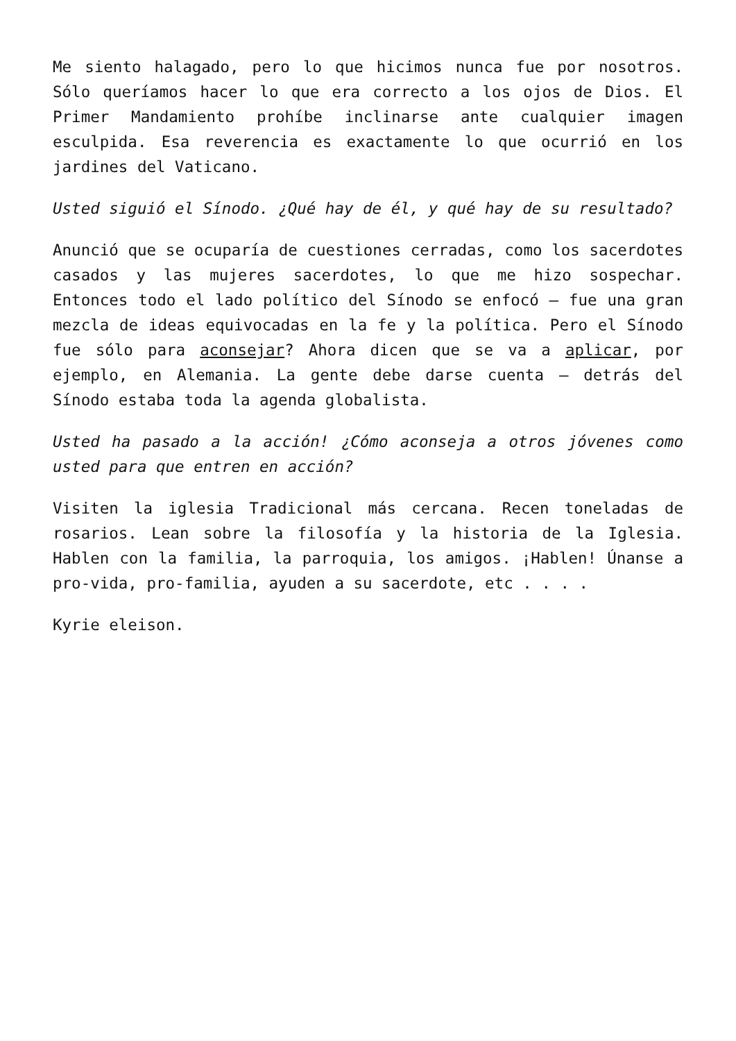Me siento halagado, pero lo que hicimos nunca fue por nosotros. Sólo queríamos hacer lo que era correcto a los ojos de Dios. El Primer Mandamiento prohíbe inclinarse ante cualquier imagen esculpida. Esa reverencia es exactamente lo que ocurrió en los jardines del Vaticano.
Usted siguió el Sínodo. ¿Qué hay de él, y qué hay de su resultado?
Anunció que se ocuparía de cuestiones cerradas, como los sacerdotes casados y las mujeres sacerdotes, lo que me hizo sospechar. Entonces todo el lado político del Sínodo se enfocó – fue una gran mezcla de ideas equivocadas en la fe y la política. Pero el Sínodo fue sólo para aconsejar? Ahora dicen que se va a aplicar, por ejemplo, en Alemania. La gente debe darse cuenta – detrás del Sínodo estaba toda la agenda globalista.
Usted ha pasado a la acción! ¿Cómo aconseja a otros jóvenes como usted para que entren en acción?
Visiten la iglesia Tradicional más cercana. Recen toneladas de rosarios. Lean sobre la filosofía y la historia de la Iglesia. Hablen con la familia, la parroquia, los amigos. ¡Hablen! Únanse a pro-vida, pro-familia, ayuden a su sacerdote, etc . . . .
Kyrie eleison.